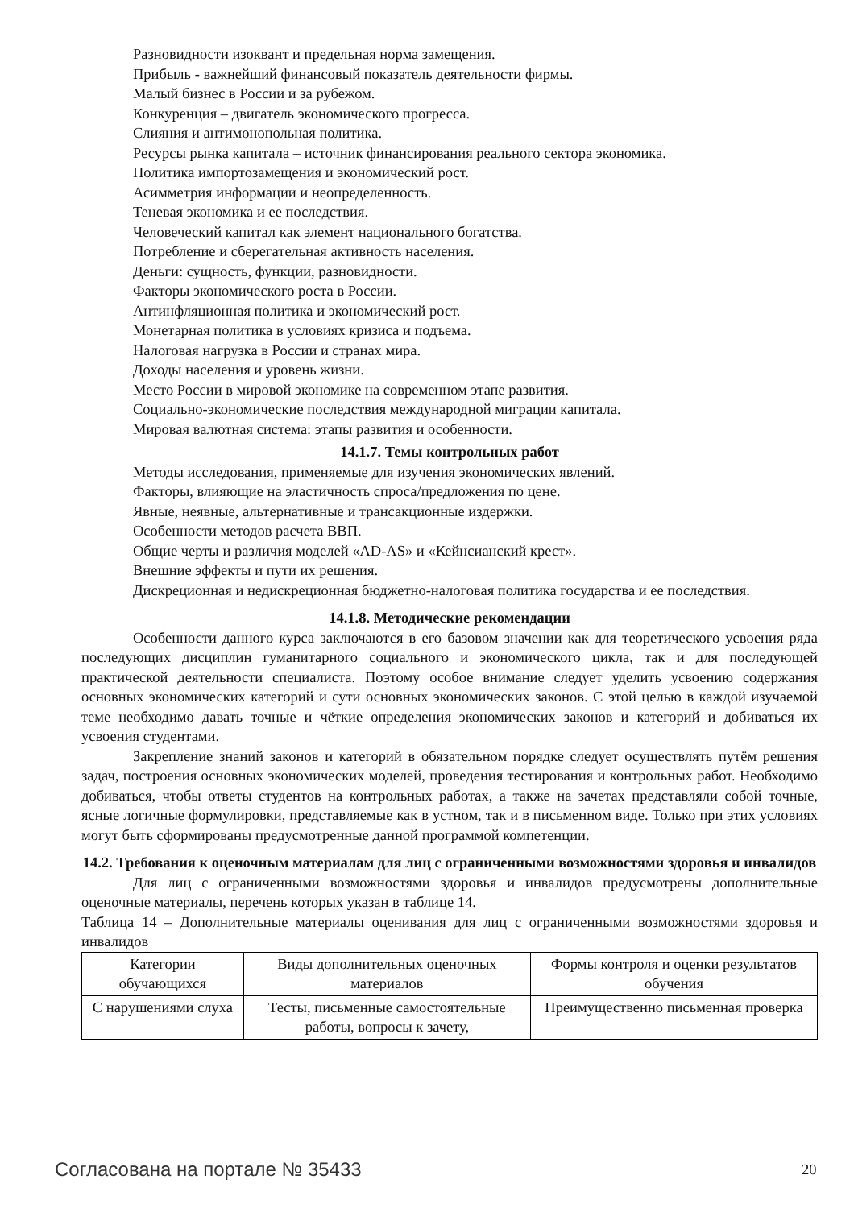Разновидности изоквант и предельная норма замещения.
Прибыль - важнейший финансовый показатель деятельности фирмы.
Малый бизнес в России и за рубежом.
Конкуренция – двигатель экономического прогресса.
Слияния и антимонопольная политика.
Ресурсы рынка капитала – источник финансирования реального сектора экономика.
Политика импортозамещения и экономический рост.
Асимметрия информации и неопределенность.
Теневая экономика и ее последствия.
Человеческий капитал как элемент национального богатства.
Потребление и сберегательная активность населения.
Деньги: сущность, функции, разновидности.
Факторы экономического роста в России.
Антинфляционная политика и экономический рост.
Монетарная политика в условиях кризиса и подъема.
Налоговая нагрузка в России и странах мира.
Доходы населения и уровень жизни.
Место России в мировой экономике на современном этапе развития.
Социально-экономические последствия международной миграции капитала.
Мировая валютная система: этапы развития и особенности.
14.1.7. Темы контрольных работ
Методы исследования, применяемые для изучения экономических явлений.
Факторы, влияющие на эластичность спроса/предложения по цене.
Явные, неявные, альтернативные и трансакционные издержки.
Особенности методов расчета ВВП.
Общие черты и различия моделей «AD-AS» и «Кейнсианский крест».
Внешние эффекты и пути их решения.
Дискреционная и недискреционная бюджетно-налоговая политика государства и ее последствия.
14.1.8. Методические рекомендации
Особенности данного курса заключаются в его базовом значении как для теоретического усвоения ряда последующих дисциплин гуманитарного социального и экономического цикла, так и для последующей практической деятельности специалиста. Поэтому особое внимание следует уделить усвоению содержания основных экономических категорий и сути основных экономических законов. С этой целью в каждой изучаемой теме необходимо давать точные и чёткие определения экономических законов и категорий и добиваться их усвоения студентами.
Закрепление знаний законов и категорий в обязательном порядке следует осуществлять путём решения задач, построения основных экономических моделей, проведения тестирования и контрольных работ. Необходимо добиваться, чтобы ответы студентов на контрольных работах, а также на зачетах представляли собой точные, ясные логичные формулировки, представляемые как в устном, так и в письменном виде. Только при этих условиях могут быть сформированы предусмотренные данной программой компетенции.
14.2. Требования к оценочным материалам для лиц с ограниченными возможностями здоровья и инвалидов
Для лиц с ограниченными возможностями здоровья и инвалидов предусмотрены дополнительные оценочные материалы, перечень которых указан в таблице 14.
Таблица 14 – Дополнительные материалы оценивания для лиц с ограниченными возможностями здоровья и инвалидов
| Категории обучающихся | Виды дополнительных оценочных материалов | Формы контроля и оценки результатов обучения |
| С нарушениями слуха | Тесты, письменные самостоятельные работы, вопросы к зачету, | Преимущественно письменная проверка |
Согласована на портале № 35433 20